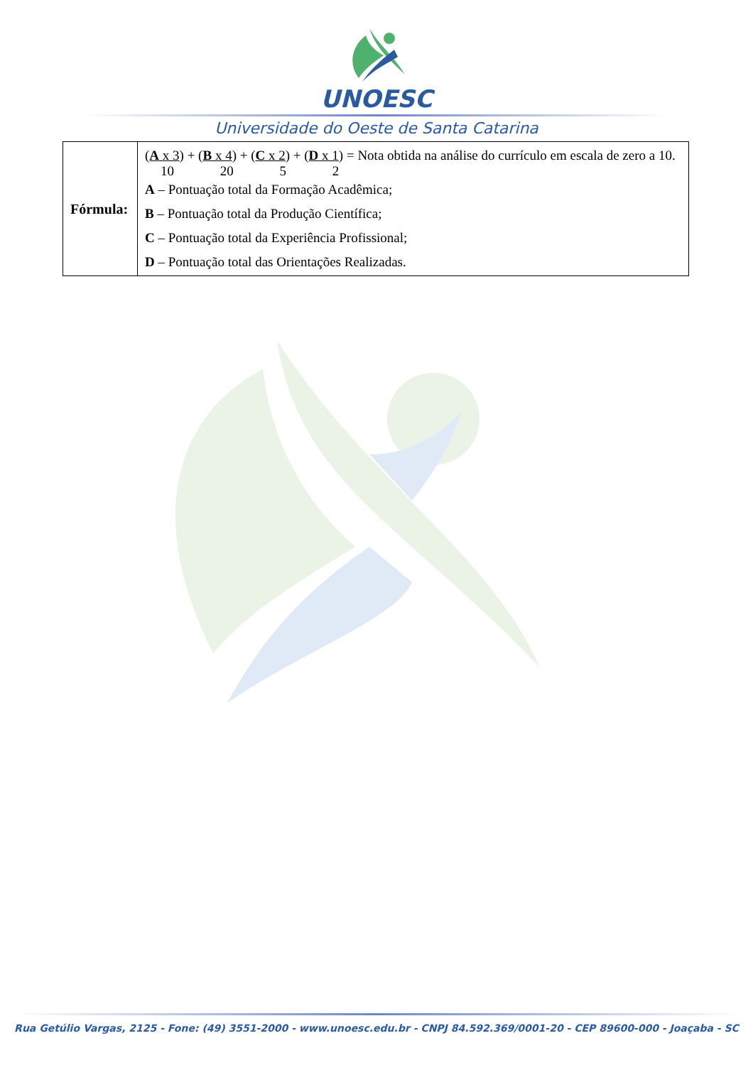UNOESC
Universidade do Oeste de Santa Catarina
| Fórmula: | ( A x 3 ) + ( B x 4 ) + ( C x 2 ) + ( D x 1 ) = Nota obtida na análise do currículo em escala de zero a 10. 10 20 5 2 A – Pontuação total da Formação Acadêmica; B – Pontuação total da Produção Científica; C – Pontuação total da Experiência Profissional; D – Pontuação total das Orientações Realizadas. |
Rua Getúlio Vargas, 2125 - Fone: (49) 3551-2000 - www.unoesc.edu.br - CNPJ 84.592.369/0001-20 - CEP 89600-000 - Joaçaba - SC